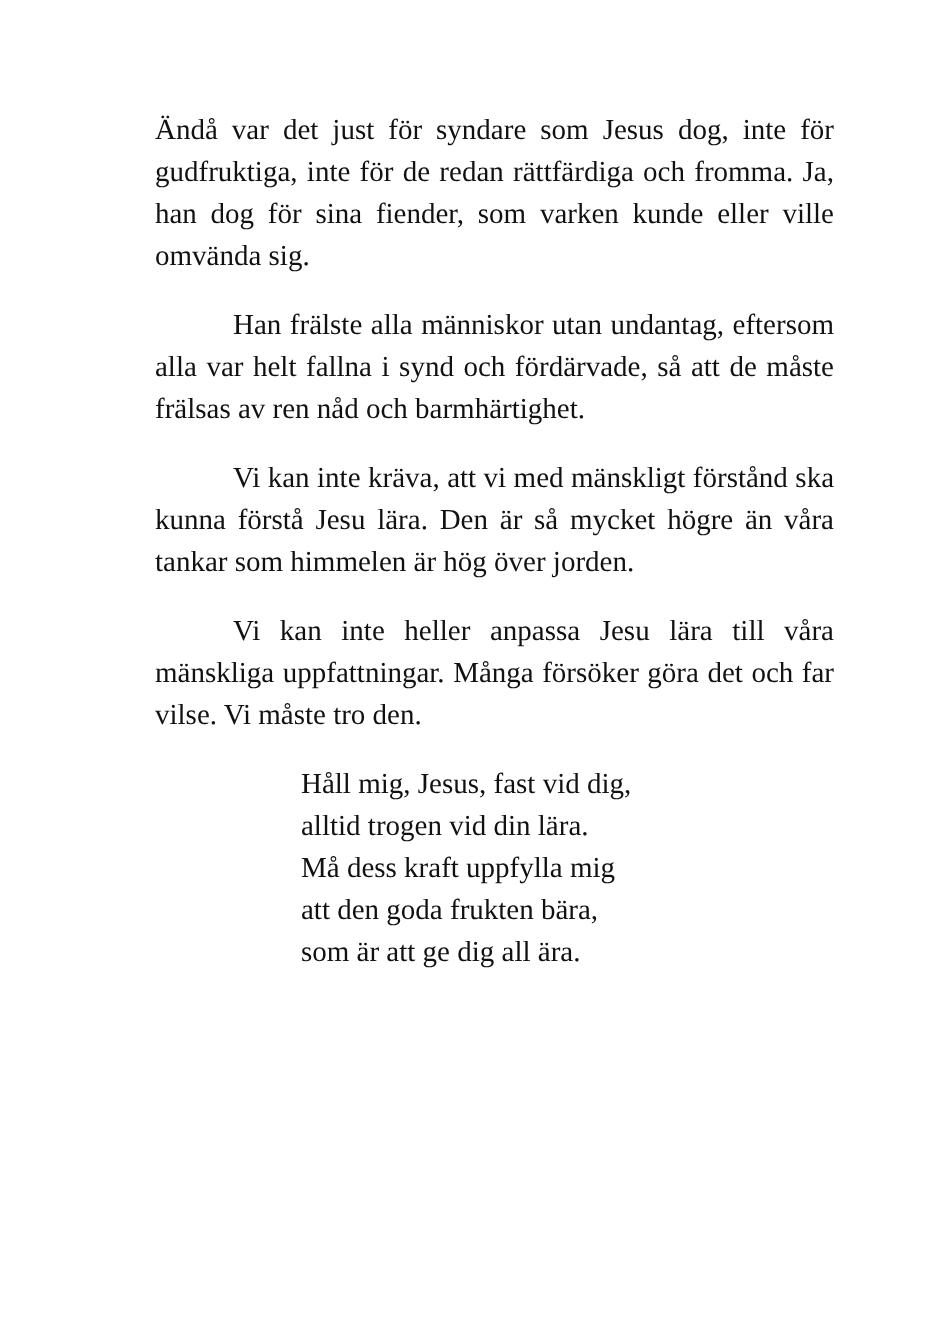Ändå var det just för syndare som Jesus dog, inte för gudfruktiga, inte för de redan rättfärdiga och fromma. Ja, han dog för sina fiender, som varken kunde eller ville omvända sig.
Han frälste alla människor utan undantag, eftersom alla var helt fallna i synd och fördärvade, så att de måste frälsas av ren nåd och barmhärtighet.
Vi kan inte kräva, att vi med mänskligt förstånd ska kunna förstå Jesu lära. Den är så mycket högre än våra tankar som himmelen är hög över jorden.
Vi kan inte heller anpassa Jesu lära till våra mänskliga uppfattningar. Många försöker göra det och far vilse. Vi måste tro den.
Håll mig, Jesus, fast vid dig,
alltid trogen vid din lära.
Må dess kraft uppfylla mig
att den goda frukten bära,
som är att ge dig all ära.